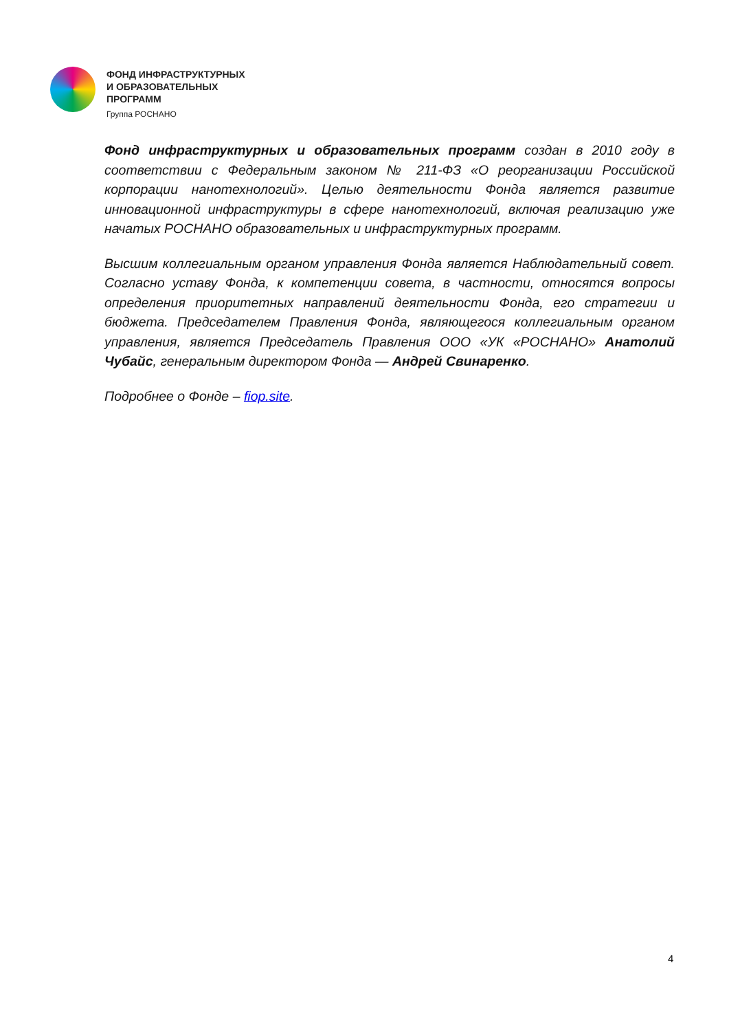ФОНД ИНФРАСТРУКТУРНЫХ
И ОБРАЗОВАТЕЛЬНЫХ
ПРОГРАММ
Группа РОСНАНО
Фонд инфраструктурных и образовательных программ создан в 2010 году в соответствии с Федеральным законом № 211-ФЗ «О реорганизации Российской корпорации нанотехнологий». Целью деятельности Фонда является развитие инновационной инфраструктуры в сфере нанотехнологий, включая реализацию уже начатых РОСНАНО образовательных и инфраструктурных программ.
Высшим коллегиальным органом управления Фонда является Наблюдательный совет. Согласно уставу Фонда, к компетенции совета, в частности, относятся вопросы определения приоритетных направлений деятельности Фонда, его стратегии и бюджета. Председателем Правления Фонда, являющегося коллегиальным органом управления, является Председатель Правления ООО «УК «РОСНАНО» Анатолий Чубайс, генеральным директором Фонда — Андрей Свинаренко.
Подробнее о Фонде – fiop.site.
4